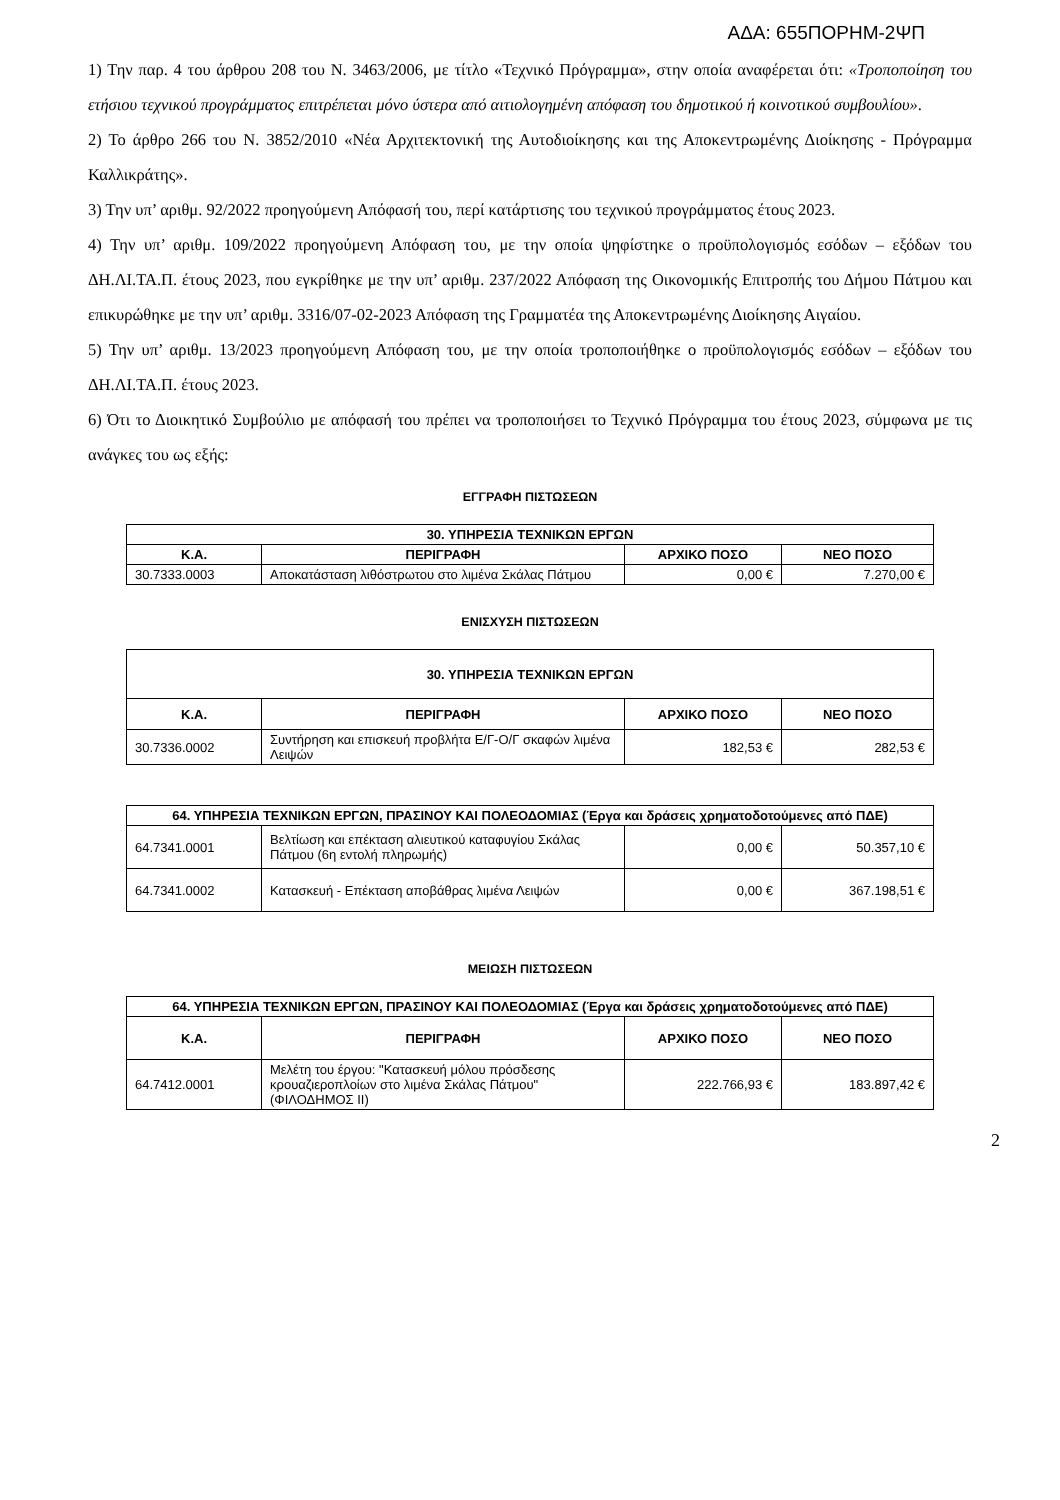ΑΔΑ: 655ΠΟΡΗΜ-2ΨΠ
1) Την παρ. 4 του άρθρου 208 του Ν. 3463/2006, με τίτλο «Τεχνικό Πρόγραμμα», στην οποία αναφέρεται ότι: «Τροποποίηση του ετήσιου τεχνικού προγράμματος επιτρέπεται μόνο ύστερα από αιτιολογημένη απόφαση του δημοτικού ή κοινοτικού συμβουλίου».
2) Το άρθρο 266 του Ν. 3852/2010 «Νέα Αρχιτεκτονική της Αυτοδιοίκησης και της Αποκεντρωμένης Διοίκησης - Πρόγραμμα Καλλικράτης».
3) Την υπ’ αριθμ. 92/2022 προηγούμενη Απόφασή του, περί κατάρτισης του τεχνικού προγράμματος έτους 2023.
4) Την υπ’ αριθμ. 109/2022 προηγούμενη Απόφαση του, με την οποία ψηφίστηκε ο προϋπολογισμός εσόδων – εξόδων του ΔΗ.ΛΙ.ΤΑ.Π. έτους 2023, που εγκρίθηκε με την υπ’ αριθμ. 237/2022 Απόφαση της Οικονομικής Επιτροπής του Δήμου Πάτμου και επικυρώθηκε με την υπ’ αριθμ. 3316/07-02-2023 Απόφαση της Γραμματέα της Αποκεντρωμένης Διοίκησης Αιγαίου.
5) Την υπ’ αριθμ. 13/2023 προηγούμενη Απόφαση του, με την οποία τροποποιήθηκε ο προϋπολογισμός εσόδων – εξόδων του ΔΗ.ΛΙ.ΤΑ.Π. έτους 2023.
6) Ότι το Διοικητικό Συμβούλιο με απόφασή του πρέπει να τροποποιήσει το Τεχνικό Πρόγραμμα του έτους 2023, σύμφωνα με τις ανάγκες του ως εξής:
ΕΓΓΡΑΦΗ ΠΙΣΤΩΣΕΩΝ
| 30. ΥΠΗΡΕΣΙΑ ΤΕΧΝΙΚΩΝ ΕΡΓΩΝ | | | |
| --- | --- | --- | --- |
| Κ.Α. | ΠΕΡΙΓΡΑΦΗ | ΑΡΧΙΚΟ ΠΟΣΟ | ΝΕΟ ΠΟΣΟ |
| 30.7333.0003 | Αποκατάσταση λιθόστρωτου στο λιμένα Σκάλας Πάτμου | 0,00 € | 7.270,00 € |
ΕΝΙΣΧΥΣΗ ΠΙΣΤΩΣΕΩΝ
| 30. ΥΠΗΡΕΣΙΑ ΤΕΧΝΙΚΩΝ ΕΡΓΩΝ | | | |
| --- | --- | --- | --- |
| Κ.Α. | ΠΕΡΙΓΡΑΦΗ | ΑΡΧΙΚΟ ΠΟΣΟ | ΝΕΟ ΠΟΣΟ |
| 30.7336.0002 | Συντήρηση και επισκευή προβλήτα Ε/Γ-Ο/Γ σκαφών λιμένα Λειψών | 182,53 € | 282,53 € |
| 64. ΥΠΗΡΕΣΙΑ ΤΕΧΝΙΚΩΝ ΕΡΓΩΝ, ΠΡΑΣΙΝΟΥ ΚΑΙ ΠΟΛΕΟΔΟΜΙΑΣ (Έργα και δράσεις χρηματοδοτούμενες από ΠΔΕ) | | | |
| --- | --- | --- | --- |
| 64.7341.0001 | Βελτίωση και επέκταση αλιευτικού καταφυγίου Σκάλας Πάτμου (6η εντολή πληρωμής) | 0,00 € | 50.357,10 € |
| 64.7341.0002 | Κατασκευή - Επέκταση αποβάθρας λιμένα Λειψών | 0,00 € | 367.198,51 € |
ΜΕΙΩΣΗ ΠΙΣΤΩΣΕΩΝ
| 64. ΥΠΗΡΕΣΙΑ ΤΕΧΝΙΚΩΝ ΕΡΓΩΝ, ΠΡΑΣΙΝΟΥ ΚΑΙ ΠΟΛΕΟΔΟΜΙΑΣ (Έργα και δράσεις χρηματοδοτούμενες από ΠΔΕ) | | | |
| --- | --- | --- | --- |
| Κ.Α. | ΠΕΡΙΓΡΑΦΗ | ΑΡΧΙΚΟ ΠΟΣΟ | ΝΕΟ ΠΟΣΟ |
| 64.7412.0001 | Μελέτη του έργου: "Κατασκευή μόλου πρόσδεσης κρουαζιεροπλοίων στο λιμένα Σκάλας Πάτμου" (ΦΙΛΟΔΗΜΟΣ ΙΙ) | 222.766,93 € | 183.897,42 € |
2